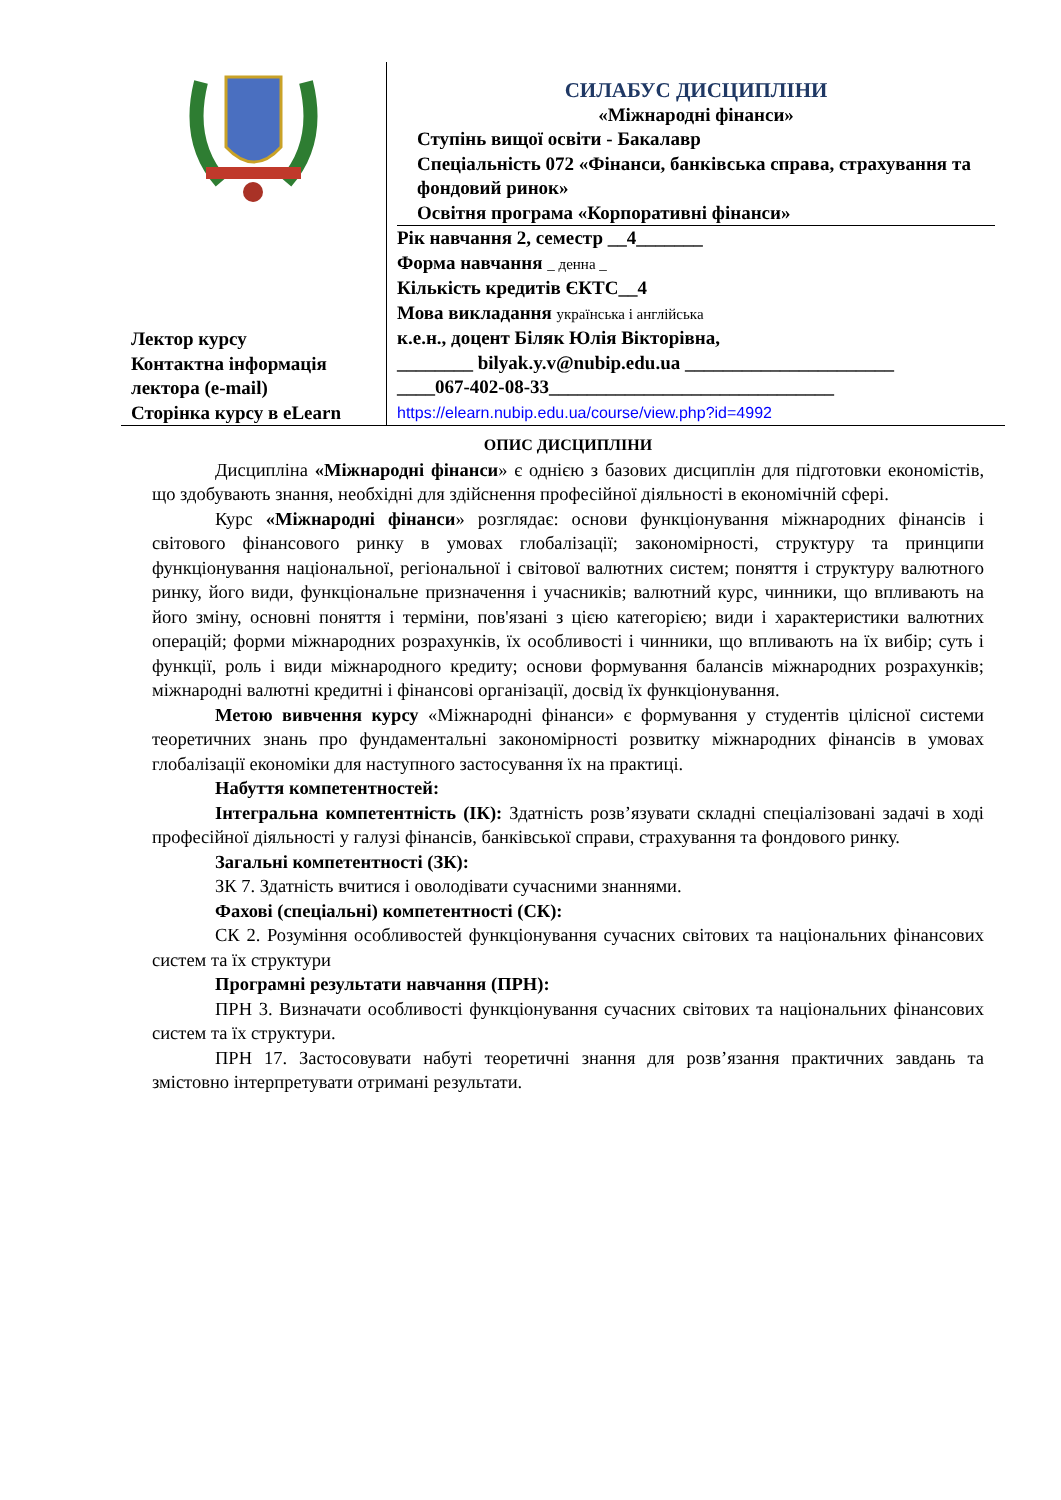| Лектор курсу Контактна інформація лектора (e-mail) Сторінка курсу в eLearn | СИЛАБУС ДИСЦИПЛІНИ «Міжнародні фінанси» Ступінь вищої освіти - Бакалавр Спеціальність 072 «Фінанси, банківська справа, страхування та фондовий ринок» Освітня програма «Корпоративні фінанси» Рік навчання 2, семестр __4_______ Форма навчання _ денна _ Кількість кредитів ЄКТС__4 Мова викладання українська і англійська к.е.н., доцент Біляк Юлія Вікторівна, ________ bilyak.y.v@nubip.edu.ua ______________________ ____067-402-08-33______________________________ https://elearn.nubip.edu.ua/course/view.php?id=4992 |
ОПИС ДИСЦИПЛІНИ
Дисципліна «Міжнародні фінанси» є однією з базових дисциплін для підготовки економістів, що здобувають знання, необхідні для здійснення професійної діяльності в економічній сфері.
Курс «Міжнародні фінанси» розглядає: основи функціонування міжнародних фінансів і світового фінансового ринку в умовах глобалізації; закономірності, структуру та принципи функціонування національної, регіональної і світової валютних систем; поняття і структуру валютного ринку, його види, функціональне призначення і учасників; валютний курс, чинники, що впливають на його зміну, основні поняття і терміни, пов'язані з цією категорією; види і характеристики валютних операцій; форми міжнародних розрахунків, їх особливості і чинники, що впливають на їх вибір; суть і функції, роль і види міжнародного кредиту; основи формування балансів міжнародних розрахунків; міжнародні валютні кредитні і фінансові організації, досвід їх функціонування.
Метою вивчення курсу «Міжнародні фінанси» є формування у студентів цілісної системи теоретичних знань про фундаментальні закономірності розвитку міжнародних фінансів в умовах глобалізації економіки для наступного застосування їх на практиці.
Набуття компетентностей:
Інтегральна компетентність (ІК): Здатність розв’язувати складні спеціалізовані задачі в ході професійної діяльності у галузі фінансів, банківської справи, страхування та фондового ринку.
Загальні компетентності (ЗК):
ЗК 7. Здатність вчитися і оволодівати сучасними знаннями.
Фахові (спеціальні) компетентності (СК):
СК 2. Розуміння особливостей функціонування сучасних світових та національних фінансових систем та їх структури
Програмні результати навчання (ПРН):
ПРН 3. Визначати особливості функціонування сучасних світових та національних фінансових систем та їх структури.
ПРН 17. Застосовувати набуті теоретичні знання для розв’язання практичних завдань та змістовно інтерпретувати отримані результати.